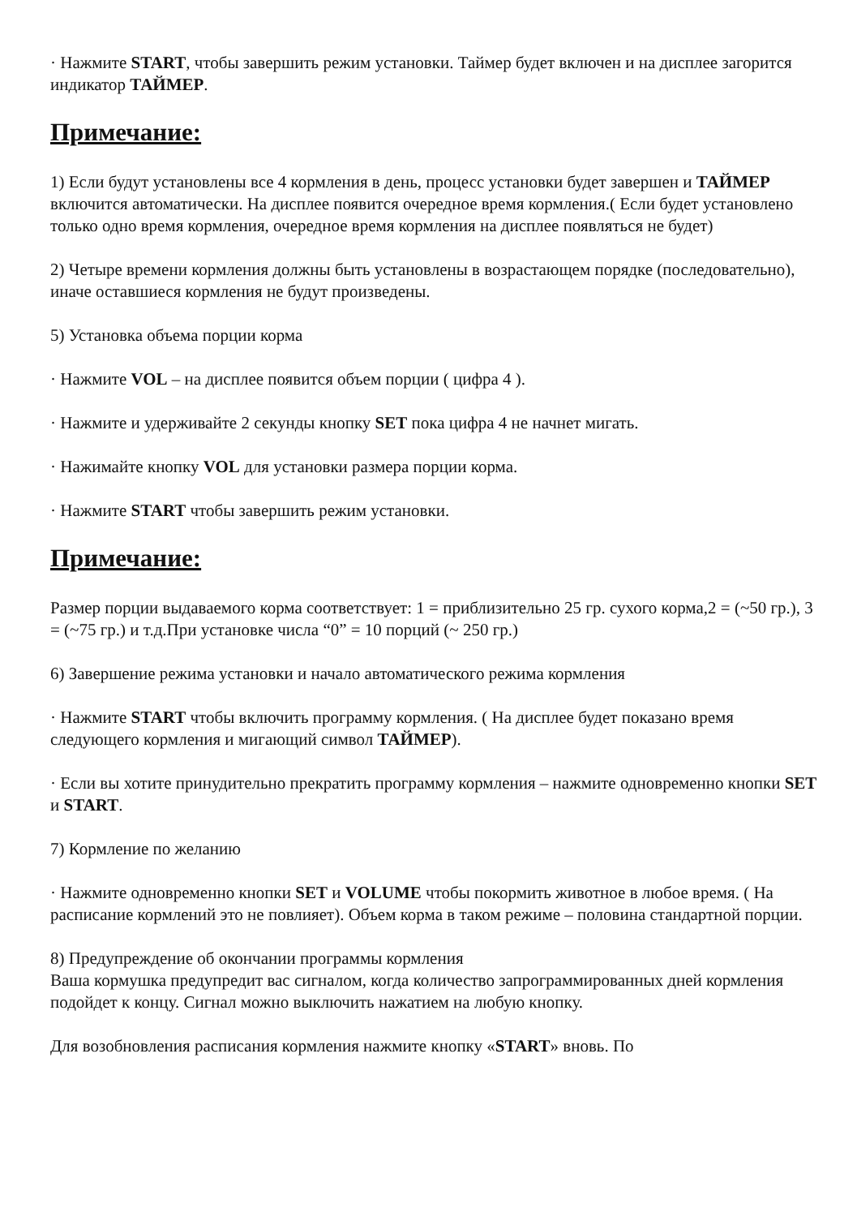· Нажмите START, чтобы завершить режим установки. Таймер будет включен и на дисплее загорится индикатор ТАЙМЕР.
Примечание:
1) Если будут установлены все 4 кормления в день, процесс установки будет завершен и ТАЙМЕР включится автоматически. На дисплее появится очередное время кормления.( Если будет установлено только одно время кормления, очередное время кормления на дисплее появляться не будет)
2) Четыре времени кормления должны быть установлены в возрастающем порядке (последовательно), иначе оставшиеся кормления не будут произведены.
5) Установка объема порции корма
· Нажмите VOL – на дисплее появится объем порции ( цифра 4 ).
· Нажмите и удерживайте 2 секунды кнопку SET пока цифра 4 не начнет мигать.
· Нажимайте кнопку VOL для установки размера порции корма.
· Нажмите START чтобы завершить режим установки.
Примечание:
Размер порции выдаваемого корма соответствует: 1 = приблизительно 25 гр. сухого корма,2 = (~50 гр.), 3 = (~75 гр.) и т.д.При установке числа “0” = 10 порций (~ 250 гр.)
6) Завершение режима установки и начало автоматического режима кормления
· Нажмите START чтобы включить программу кормления. ( На дисплее будет показано время следующего кормления и мигающий символ ТАЙМЕР).
· Если вы хотите принудительно прекратить программу кормления – нажмите одновременно кнопки SET и START.
7) Кормление по желанию
· Нажмите одновременно кнопки SET и VOLUME чтобы покормить животное в любое время. ( На расписание кормлений это не повлияет). Объем корма в таком режиме – половина стандартной порции.
8) Предупреждение об окончании программы кормления
Ваша кормушка предупредит вас сигналом, когда количество запрограммированных дней кормления подойдет к концу. Сигнал можно выключить нажатием на любую кнопку.
Для возобновления расписания кормления нажмите кнопку «START» вновь. По